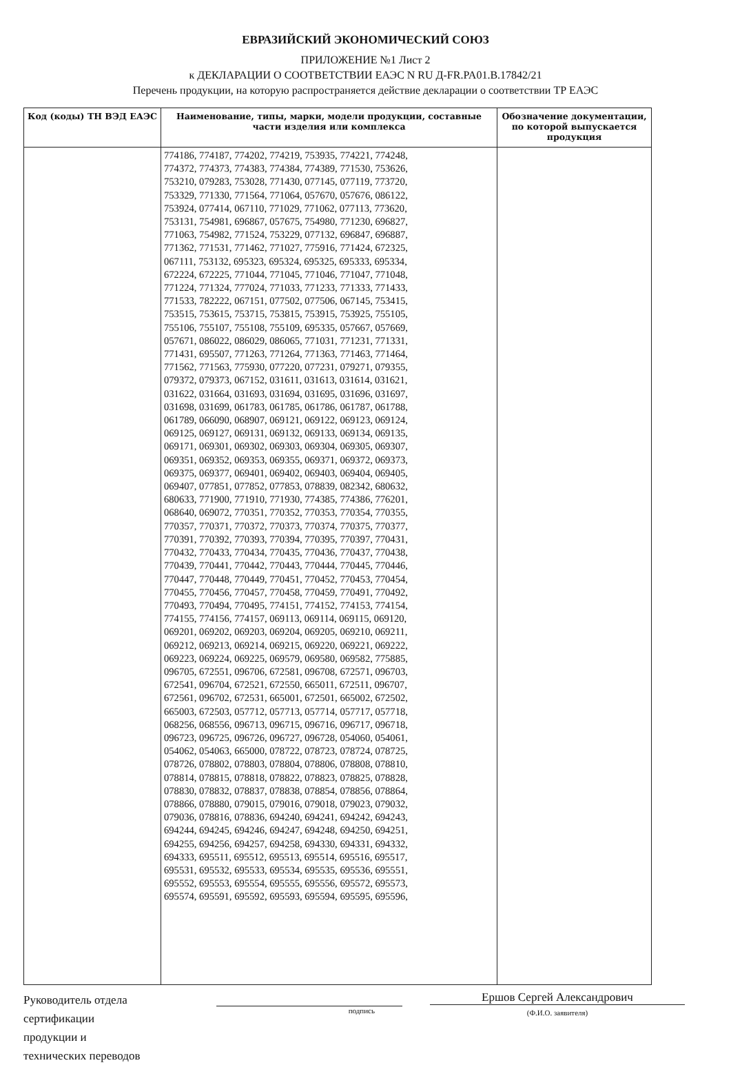ЕВРАЗИЙСКИЙ ЭКОНОМИЧЕСКИЙ СОЮЗ
ПРИЛОЖЕНИЕ №1 Лист 2
к ДЕКЛАРАЦИИ О СООТВЕТСТВИИ ЕАЭС N RU Д-FR.PA01.B.17842/21
Перечень продукции, на которую распространяется действие декларации о соответствии ТР ЕАЭС
| Код (коды) ТН ВЭД ЕАЭС | Наименование, типы, марки, модели продукции, составные части изделия или комплекса | Обозначение документации, по которой выпускается продукция |
| --- | --- | --- |
| | 774186, 774187, 774202, 774219, 753935, 774221, 774248, 774372, 774373, 774383, 774384, 774389, 771530, 753626, 753210, 079283, 753028, 771430, 077145, 077119, 773720, 753329, 771330, 771564, 771064, 057670, 057676, 086122, 753924, 077414, 067110, 771029, 771062, 077113, 773620, 753131, 754981, 696867, 057675, 754980, 771230, 696827, 771063, 754982, 771524, 753229, 077132, 696847, 696887, 771362, 771531, 771462, 771027, 775916, 771424, 672325, 067111, 753132, 695323, 695324, 695325, 695333, 695334, 672224, 672225, 771044, 771045, 771046, 771047, 771048, 771224, 771324, 777024, 771033, 771233, 771333, 771433, 771533, 782222, 067151, 077502, 077506, 067145, 753415, 753515, 753615, 753715, 753815, 753915, 753925, 755105, 755106, 755107, 755108, 755109, 695335, 057667, 057669, 057671, 086022, 086029, 086065, 771031, 771231, 771331, 771431, 695507, 771263, 771264, 771363, 771463, 771464, 771562, 771563, 775930, 077220, 077231, 079271, 079355, 079372, 079373, 067152, 031611, 031613, 031614, 031621, 031622, 031664, 031693, 031694, 031695, 031696, 031697, 031698, 031699, 061783, 061785, 061786, 061787, 061788, 061789, 066090, 068907, 069121, 069122, 069123, 069124, 069125, 069127, 069131, 069132, 069133, 069134, 069135, 069171, 069301, 069302, 069303, 069304, 069305, 069307, 069351, 069352, 069353, 069355, 069371, 069372, 069373, 069375, 069377, 069401, 069402, 069403, 069404, 069405, 069407, 077851, 077852, 077853, 078839, 082342, 680632, 680633, 771900, 771910, 771930, 774385, 774386, 776201, 068640, 069072, 770351, 770352, 770353, 770354, 770355, 770357, 770371, 770372, 770373, 770374, 770375, 770377, 770391, 770392, 770393, 770394, 770395, 770397, 770431, 770432, 770433, 770434, 770435, 770436, 770437, 770438, 770439, 770441, 770442, 770443, 770444, 770445, 770446, 770447, 770448, 770449, 770451, 770452, 770453, 770454, 770455, 770456, 770457, 770458, 770459, 770491, 770492, 770493, 770494, 770495, 774151, 774152, 774153, 774154, 774155, 774156, 774157, 069113, 069114, 069115, 069120, 069201, 069202, 069203, 069204, 069205, 069210, 069211, 069212, 069213, 069214, 069215, 069220, 069221, 069222, 069223, 069224, 069225, 069579, 069580, 069582, 775885, 096705, 672551, 096706, 672581, 096708, 672571, 096703, 672541, 096704, 672521, 672550, 665011, 672511, 096707, 672561, 096702, 672531, 665001, 672501, 665002, 672502, 665003, 672503, 057712, 057713, 057714, 057717, 057718, 068256, 068556, 096713, 096715, 096716, 096717, 096718, 096723, 096725, 096726, 096727, 096728, 054060, 054061, 054062, 054063, 665000, 078722, 078723, 078724, 078725, 078726, 078802, 078803, 078804, 078806, 078808, 078810, 078814, 078815, 078818, 078822, 078823, 078825, 078828, 078830, 078832, 078837, 078838, 078854, 078856, 078864, 078866, 078880, 079015, 079016, 079018, 079023, 079032, 079036, 078816, 078836, 694240, 694241, 694242, 694243, 694244, 694245, 694246, 694247, 694248, 694250, 694251, 694255, 694256, 694257, 694258, 694330, 694331, 694332, 694333, 695511, 695512, 695513, 695514, 695516, 695517, 695531, 695532, 695533, 695534, 695535, 695536, 695551, 695552, 695553, 695554, 695555, 695556, 695572, 695573, 695574, 695591, 695592, 695593, 695594, 695595, 695596, | |
Руководитель отдела
сертификации
продукции и
технических переводов
подпись
Ершов Сергей Александрович
(Ф.И.О. заявителя)